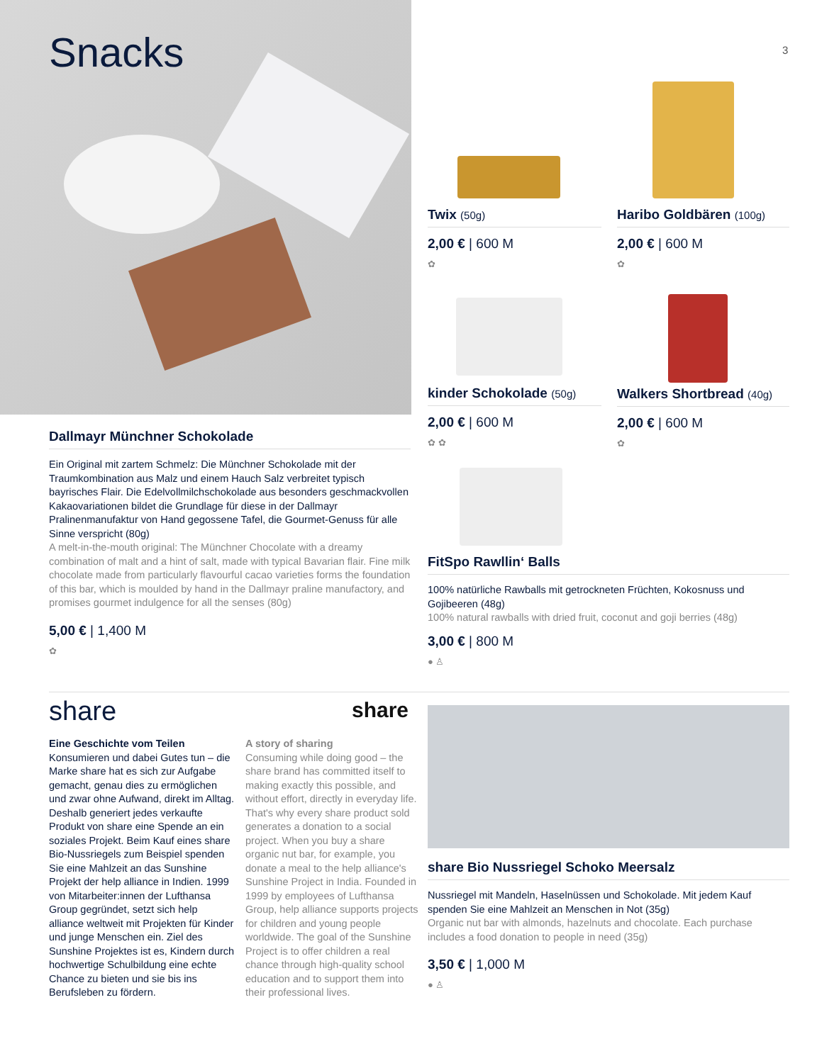Snacks 3
Twix (50g)
2,00 € | 600 M
✿
Haribo Goldbären (100g)
2,00 € | 600 M
✿
kinder Schokolade (50g)
2,00 € | 600 M
✿ ✿
Walkers Shortbread (40g)
2,00 € | 600 M
✿
FitSpo Rawllin‘ Balls
100% natürliche Rawballs mit getrockneten Früchten, Kokosnuss und Gojibeeren (48g)
100% natural rawballs with dried fruit, coconut and goji berries (48g)
3,00 € | 800 M
● ♙
Dallmayr Münchner Schokolade
Ein Original mit zartem Schmelz: Die Münchner Schokolade mit der Traumkombination aus Malz und einem Hauch Salz verbreitet typisch bayrisches Flair. Die Edelvollmilchschokolade aus besonders geschmackvollen Kakaovariationen bildet die Grundlage für diese in der Dallmayr Pralinenmanufaktur von Hand gegossene Tafel, die Gourmet-Genuss für alle Sinne verspricht (80g)
A melt-in-the-mouth original: The Münchner Chocolate with a dreamy combination of malt and a hint of salt, made with typical Bavarian flair. Fine milk chocolate made from particularly flavourful cacao varieties forms the foundation of this bar, which is moulded by hand in the Dallmayr praline manufactory, and promises gourmet indulgence for all the senses (80g)
5,00 € | 1,400 M
✿
share share
Eine Geschichte vom Teilen
Konsumieren und dabei Gutes tun – die Marke share hat es sich zur Aufgabe gemacht, genau dies zu ermöglichen und zwar ohne Aufwand, direkt im Alltag. Deshalb generiert jedes verkaufte Produkt von share eine Spende an ein soziales Projekt. Beim Kauf eines share Bio-Nussriegels zum Beispiel spenden Sie eine Mahlzeit an das Sunshine Projekt der help alliance in Indien. 1999 von Mitarbeiter:innen der Lufthansa Group gegründet, setzt sich help alliance weltweit mit Projekten für Kinder und junge Menschen ein. Ziel des Sunshine Projektes ist es, Kindern durch hochwertige Schulbildung eine echte Chance zu bieten und sie bis ins Berufsleben zu fördern.
A story of sharing
Consuming while doing good – the share brand has committed itself to making exactly this possible, and without effort, directly in everyday life. That's why every share product sold generates a donation to a social project. When you buy a share organic nut bar, for example, you donate a meal to the help alliance's Sunshine Project in India. Founded in 1999 by employees of Lufthansa Group, help alliance supports projects for children and young people worldwide. The goal of the Sunshine Project is to offer children a real chance through high-quality school education and to support them into their professional lives.
share Bio Nussriegel Schoko Meersalz
Nussriegel mit Mandeln, Haselnüssen und Schokolade. Mit jedem Kauf spenden Sie eine Mahlzeit an Menschen in Not (35g)
Organic nut bar with almonds, hazelnuts and chocolate. Each purchase includes a food donation to people in need (35g)
3,50 € | 1,000 M
● ♙